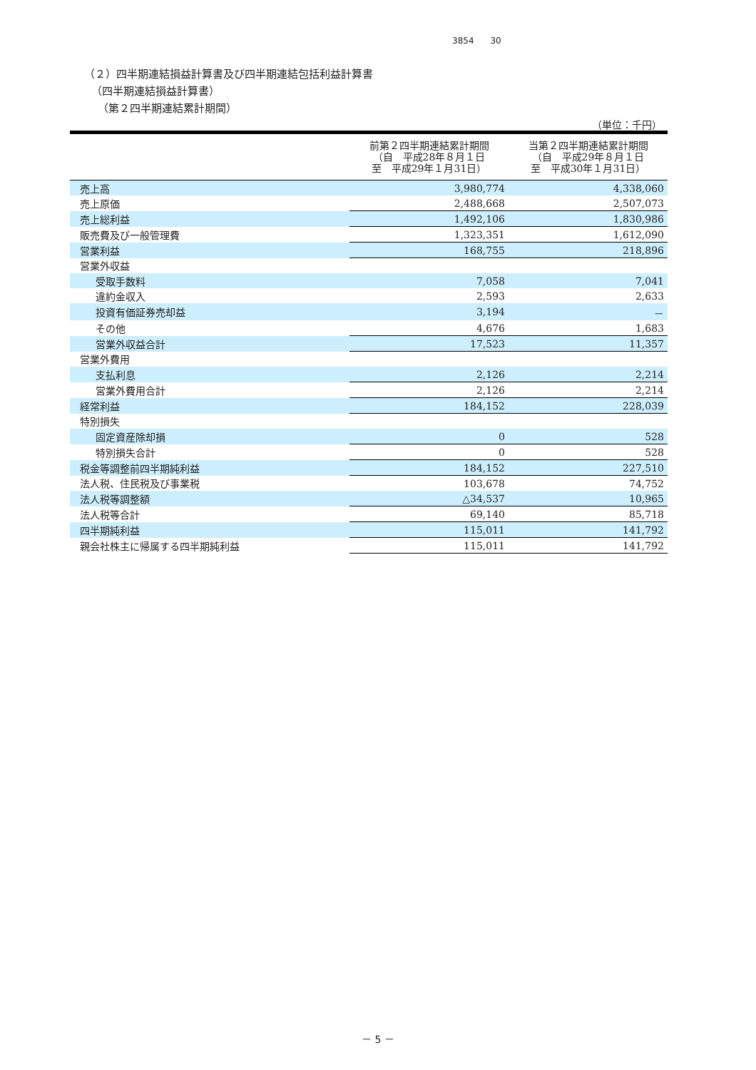3854 30
（２）四半期連結損益計算書及び四半期連結包括利益計算書
（四半期連結損益計算書）
（第２四半期連結累計期間）
（単位：千円）
| | 前第２四半期連結累計期間 （自 平成28年８月１日 至 平成29年１月31日） | 当第２四半期連結累計期間 （自 平成29年８月１日 至 平成30年１月31日） |
| --- | --- | --- |
| 売上高 | 3,980,774 | 4,338,060 |
| 売上原価 | 2,488,668 | 2,507,073 |
| 売上総利益 | 1,492,106 | 1,830,986 |
| 販売費及び一般管理費 | 1,323,351 | 1,612,090 |
| 営業利益 | 168,755 | 218,896 |
| 営業外収益 | | |
| 受取手数料 | 7,058 | 7,041 |
| 違約金収入 | 2,593 | 2,633 |
| 投資有価証券売却益 | 3,194 | － |
| その他 | 4,676 | 1,683 |
| 営業外収益合計 | 17,523 | 11,357 |
| 営業外費用 | | |
| 支払利息 | 2,126 | 2,214 |
| 営業外費用合計 | 2,126 | 2,214 |
| 経常利益 | 184,152 | 228,039 |
| 特別損失 | | |
| 固定資産除却損 | 0 | 528 |
| 特別損失合計 | 0 | 528 |
| 税金等調整前四半期純利益 | 184,152 | 227,510 |
| 法人税、住民税及び事業税 | 103,678 | 74,752 |
| 法人税等調整額 | △34,537 | 10,965 |
| 法人税等合計 | 69,140 | 85,718 |
| 四半期純利益 | 115,011 | 141,792 |
| 親会社株主に帰属する四半期純利益 | 115,011 | 141,792 |
－ 5 －